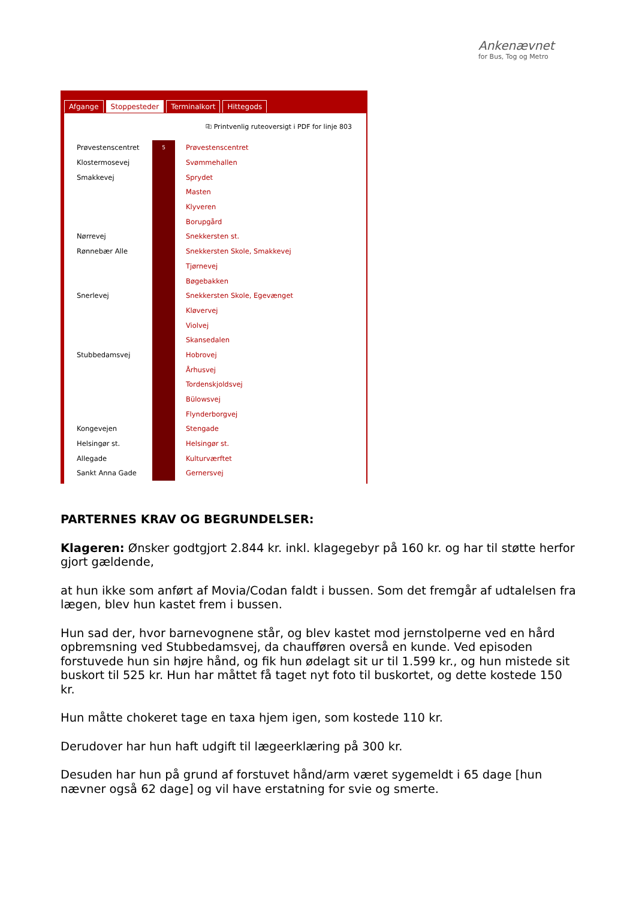Ankenævnet
for Bus, Tog og Metro
Afgange Stoppesteder Terminalkort Hittegods
⎘ Printvenlig ruteoversigt i PDF for linje 803
| Prøvestenscentret | 5 | Prøvestenscentret |
| Klostermosevej | | Svømmehallen |
| Smakkevej | | Sprydet |
| | | Masten |
| | | Klyveren |
| | | Borupgård |
| Nørrevej | | Snekkersten st. |
| Rønnebær Alle | | Snekkersten Skole, Smakkevej |
| | | Tjørnevej |
| | | Bøgebakken |
| Snerlevej | | Snekkersten Skole, Egevænget |
| | | Kløvervej |
| | | Violvej |
| | | Skansedalen |
| Stubbedamsvej | | Hobrovej |
| | | Århusvej |
| | | Tordenskjoldsvej |
| | | Bülowsvej |
| | | Flynderborgvej |
| Kongevejen | | Stengade |
| Helsingør st. | | Helsingør st. |
| Allegade | | Kulturværftet |
| Sankt Anna Gade | | Gernersvej |
PARTERNES KRAV OG BEGRUNDELSER:
Klageren: Ønsker godtgjort 2.844 kr. inkl. klagegebyr på 160 kr. og har til støtte herfor gjort gældende,
at hun ikke som anført af Movia/Codan faldt i bussen. Som det fremgår af udtalelsen fra lægen, blev hun kastet frem i bussen.
Hun sad der, hvor barnevognene står, og blev kastet mod jernstolperne ved en hård opbremsning ved Stubbedamsvej, da chaufføren overså en kunde. Ved episoden forstuvede hun sin højre hånd, og fik hun ødelagt sit ur til 1.599 kr., og hun mistede sit buskort til 525 kr. Hun har måttet få taget nyt foto til buskortet, og dette kostede 150 kr.
Hun måtte chokeret tage en taxa hjem igen, som kostede 110 kr.
Derudover har hun haft udgift til lægeerklæring på 300 kr.
Desuden har hun på grund af forstuvet hånd/arm været sygemeldt i 65 dage [hun nævner også 62 dage] og vil have erstatning for svie og smerte.